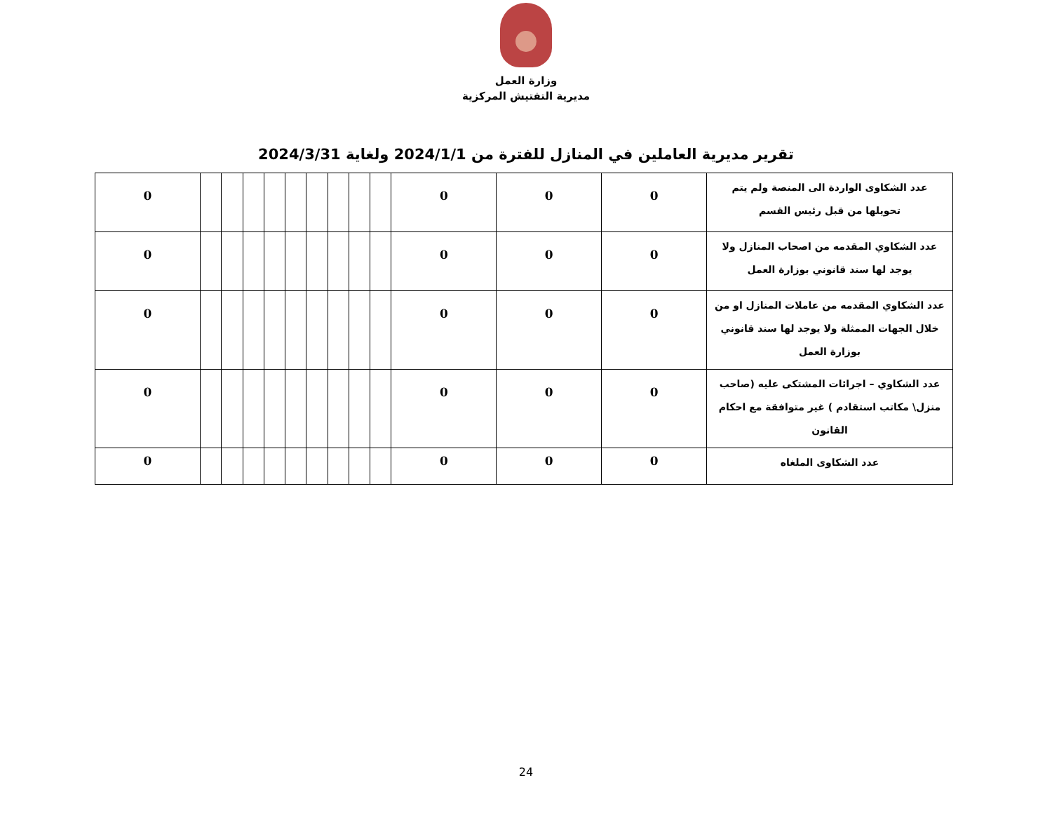وزارة العمل
مديرية التفتيش المركزية
تقرير مديرية العاملين في المنازل للفترة من 2024/1/1 ولغاية 2024/3/31
| عدد الشكاوى الواردة الى المنصة ولم يتم تحويلها من قبل رئيس القسم | 0 | 0 | 0 | | | | | | | | | | 0 |
| عدد الشكاوي المقدمه من اصحاب المنازل ولا يوجد لها سند قانوني بوزارة العمل | 0 | 0 | 0 | | | | | | | | | | 0 |
| عدد الشكاوي المقدمه من عاملات المنازل او من خلال الجهات الممثلة ولا يوجد لها سند قانوني بوزارة العمل | 0 | 0 | 0 | | | | | | | | | | 0 |
| عدد الشكاوي – اجرائات المشتكى عليه (صاحب منزل\ مكاتب استقادم ) غير متوافقة مع احكام القانون | 0 | 0 | 0 | | | | | | | | | | 0 |
| عدد الشكاوى الملغاه | 0 | 0 | 0 | | | | | | | | | | 0 |
24